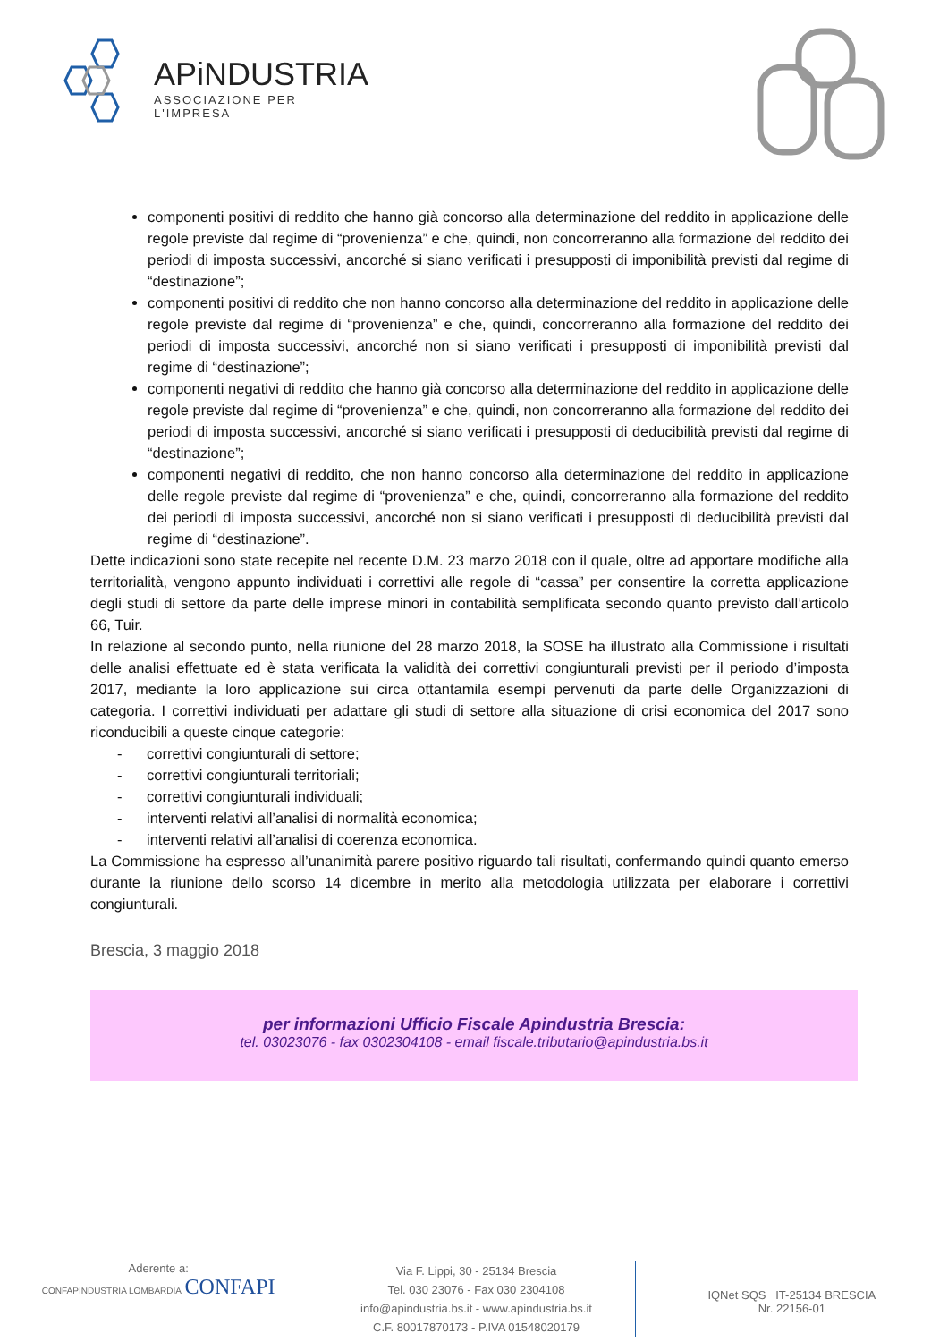APiNDUSTRIA
ASSOCIAZIONE PER L'IMPRESA
componenti positivi di reddito che hanno già concorso alla determinazione del reddito in applicazione delle regole previste dal regime di “provenienza” e che, quindi, non concorreranno alla formazione del reddito dei periodi di imposta successivi, ancorché si siano verificati i presupposti di imponibilità previsti dal regime di “destinazione”;
componenti positivi di reddito che non hanno concorso alla determinazione del reddito in applicazione delle regole previste dal regime di “provenienza” e che, quindi, concorreranno alla formazione del reddito dei periodi di imposta successivi, ancorché non si siano verificati i presupposti di imponibilità previsti dal regime di “destinazione”;
componenti negativi di reddito che hanno già concorso alla determinazione del reddito in applicazione delle regole previste dal regime di “provenienza” e che, quindi, non concorreranno alla formazione del reddito dei periodi di imposta successivi, ancorché si siano verificati i presupposti di deducibilità previsti dal regime di “destinazione”;
componenti negativi di reddito, che non hanno concorso alla determinazione del reddito in applicazione delle regole previste dal regime di “provenienza” e che, quindi, concorreranno alla formazione del reddito dei periodi di imposta successivi, ancorché non si siano verificati i presupposti di deducibilità previsti dal regime di “destinazione”.
Dette indicazioni sono state recepite nel recente D.M. 23 marzo 2018 con il quale, oltre ad apportare modifiche alla territorialità, vengono appunto individuati i correttivi alle regole di “cassa” per consentire la corretta applicazione degli studi di settore da parte delle imprese minori in contabilità semplificata secondo quanto previsto dall’articolo 66, Tuir.
In relazione al secondo punto, nella riunione del 28 marzo 2018, la SOSE ha illustrato alla Commissione i risultati delle analisi effettuate ed è stata verificata la validità dei correttivi congiunturali previsti per il periodo d’imposta 2017, mediante la loro applicazione sui circa ottantamila esempi pervenuti da parte delle Organizzazioni di categoria. I correttivi individuati per adattare gli studi di settore alla situazione di crisi economica del 2017 sono riconducibili a queste cinque categorie:
- correttivi congiunturali di settore;
- correttivi congiunturali territoriali;
- correttivi congiunturali individuali;
- interventi relativi all’analisi di normalità economica;
- interventi relativi all’analisi di coerenza economica.
La Commissione ha espresso all’unanimità parere positivo riguardo tali risultati, confermando quindi quanto emerso durante la riunione dello scorso 14 dicembre in merito alla metodologia utilizzata per elaborare i correttivi congiunturali.
Brescia, 3 maggio 2018
per informazioni Ufficio Fiscale Apindustria Brescia:
tel. 03023076 - fax 0302304108 - email fiscale.tributario@apindustria.bs.it
Aderente a:
CONFAPINDUSTRIA LOMBARDIA CONFAPI
Via F. Lippi, 30 - 25134 Brescia
Tel. 030 23076 - Fax 030 2304108
info@apindustria.bs.it - www.apindustria.bs.it
C.F. 80017870173 - P.IVA 01548020179
IQNet SQS IT-25134 BRESCIA
Nr. 22156-01